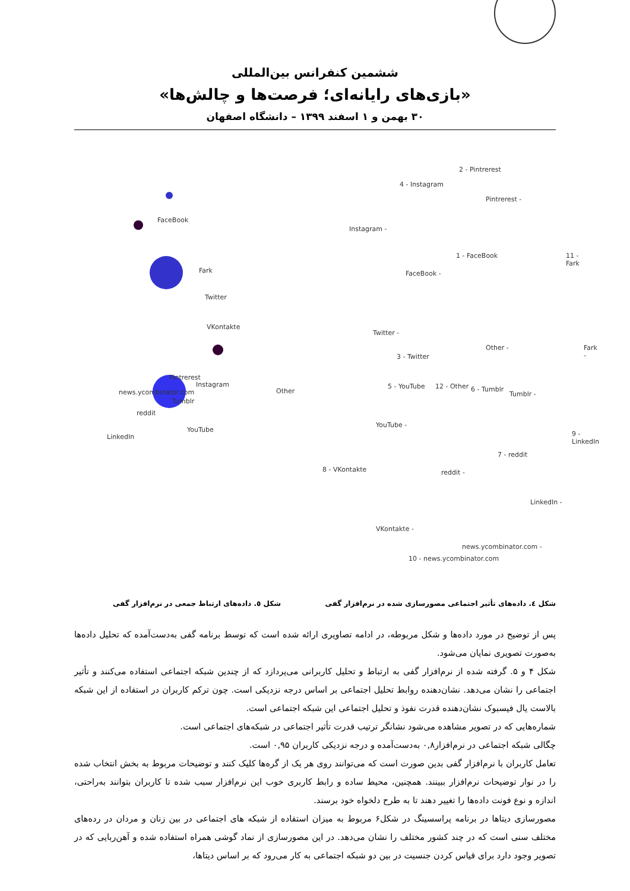ششمین کنفرانس بین‌المللی
«بازی‌های رایانه‌ای؛ فرصت‌ها و چالش‌ها»
۳۰ بهمن و ۱ اسفند ۱۳۹۹ – دانشگاه اصفهان
FaceBook
Fark
Twitter
VKontakte
Pintrerest
Instagram
news.ycombinator.com Other
Tumblr
reddit
YouTube
LinkedIn
2 - Pintrerest
4 - Instagram
Pintrerest -
Instagram -
1 - FaceBook
FaceBook -
11 - Fark
Twitter -
Other -
3 - Twitter
Fark -
5 - YouTube 12 - Other 6 - Tumblr
Tumblr -
YouTube -
9 - LinkedIn
7 - reddit
8 - VKontakte reddit -
LinkedIn -
VKontakte -
news.ycombinator.com -
10 - news.ycombinator.com
شکل ٤. داده‌های تأثیر اجتماعی مصورسازی شده در نرم‌افزار گفی
شکل ٥. داده‌های ارتباط جمعی در نرم‌افزار گفی
پس از توضیح در مورد داده‌ها و شکل مربوطه، در ادامه تصاویری ارائه شده است که توسط برنامه گفی به‌دست‌آمده که تحلیل داده‌ها به‌صورت تصویری نمایان می‌شود.
شکل ۴ و ۵. گرفته شده از نرم‌افزار گفی به ارتباط و تحلیل کاربرانی می‌پردازد که از چندین شبکه اجتماعی استفاده می‌کنند و تأثیر اجتماعی را نشان می‌دهد. نشان‌دهنده روابط تحلیل اجتماعی بر اساس درجه نزدیکی است. چون ترکم کاربران در استفاده از این شبکه بالاست یال فیسبوک نشان‌دهنده قدرت نفوذ و تحلیل اجتماعی این شبکه اجتماعی است.
شماره‌هایی که در تصویر مشاهده می‌شود نشانگر ترتیب قدرت تأثیر اجتماعی در شبکه‌های اجتماعی است.
چگالی شبکه اجتماعی در نرم‌افزار۰,۸ به‌دست‌آمده و درجه نزدیکی کاربران ۰,۹۵ است.
تعامل کاربران با نرم‌افزار گفی بدین صورت است که می‌توانند روی هر یک از گره‌ها کلیک کنند و توضیحات مربوط به بخش انتخاب شده را در نوار توضیحات نرم‌افزار ببینند. همچنین، محیط ساده و رابط کاربری خوب این نرم‌افزار سبب شده تا کاربران بتوانند به‌راحتی، اندازه و نوع فونت داده‌ها را تغییر دهند تا به طرح دلخواه خود برسند.
مصورسازی دیتاها در برنامه پراسسینگ در شکل۶ مربوط به میزان استفاده از شبکه های اجتماعی در بین زنان و مردان در رده‌های مختلف سنی است که در چند کشور مختلف را نشان می‌دهد. در این مصورسازی از نماد گوشی همراه استفاده شده و آهن‌ربایی که در تصویر وجود دارد برای قیاس کردن جنسیت در بین دو شبکه اجتماعی به کار می‌رود که بر اساس دیتاها،